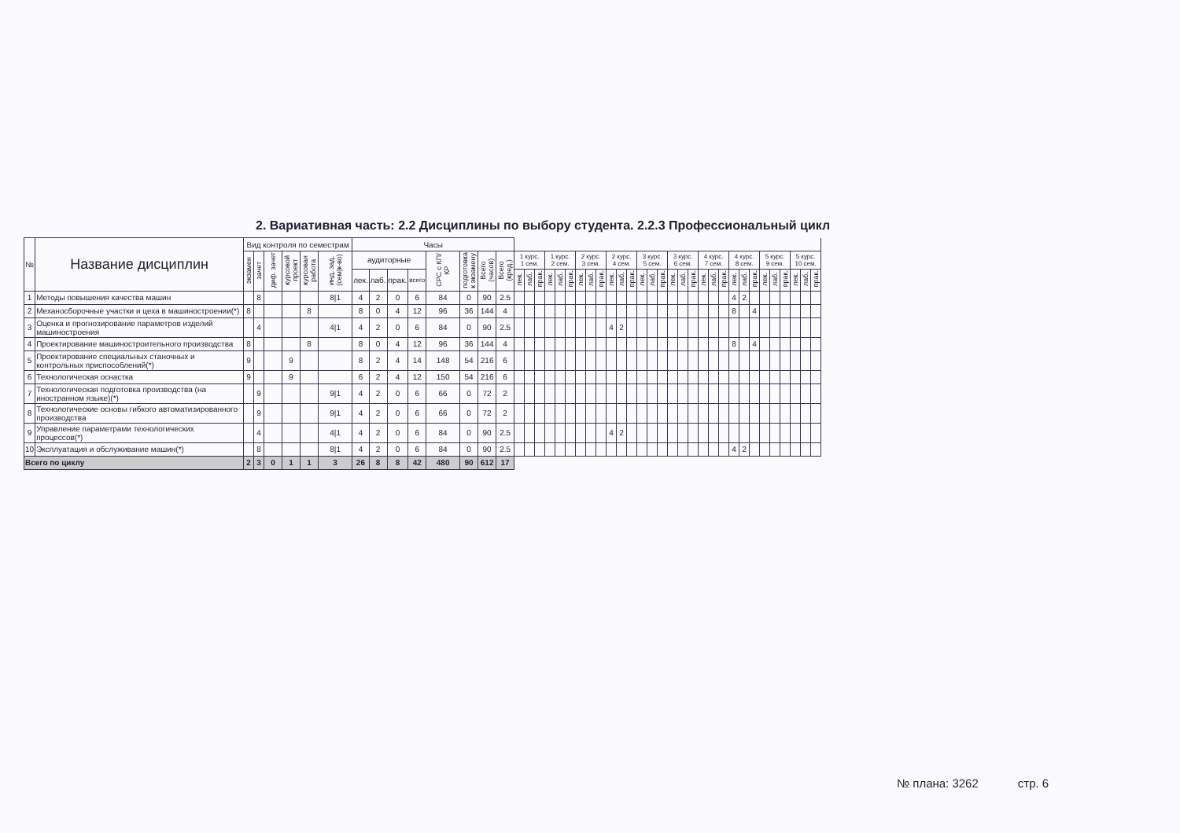2. Вариативная часть: 2.2 Дисциплины по выбору студента. 2.2.3 Профессиональный цикл
| № | Название дисциплин | Вид контроля по семестрам | | | | | | Часы | | | | | | | | | | | | | | | | | | | | | | | | | | | | | | | | | | | | | |
| --- | --- | --- | --- | --- | --- | --- | --- | --- | --- | --- | --- | --- | --- | --- | --- | --- | --- | --- | --- | --- | --- | --- | --- | --- | --- | --- | --- | --- | --- | --- | --- | --- | --- | --- | --- | --- | --- | --- | --- | --- | --- | --- | --- | --- | --- |
| | | экзамен | зачет | диф. зачет | курсовой проект | курсовая работа | инд. зад. (сем/к-во) | аудиторные | | | | СРС с КП/КР | подготовка к экзамену | Всего (часов) | Всего (кред.) | 1 курс. 1 сем. | | | 1 курс. 2 сем. | | | 2 курс. 3 сем. | | | 2 курс. 4 сем. | | | 3 курс. 5 сем. | | | 3 курс. 6 сем. | | | 4 курс. 7 сем. | | | 4 курс. 8 сем. | | | 5 курс. 9 сем. | | | 5 курс. 10 сем. | | |
| | | | | | | | | лек. | лаб. | прак. | всего | | | | | лек. | лаб. | прак. | лек. | лаб. | прак. | лек. | лаб. | прак. | лек. | лаб. | прак. | лек. | лаб. | прак. | лек. | лаб. | прак. | лек. | лаб. | прак. | лек. | лаб. | прак. | лек. | лаб. | прак. | лек. | лаб. | прак. |
| 1 | Методы повышения качества машин | | 8 | | | | 8/1 | 4 | 2 | 0 | 6 | 84 | 0 | 90 | 2.5 | | | | | | | | | | | | | | | | | | | | | | 4 | 2 | | | | | | | |
| 2 | Механосборочные участки и цеха в машиностроении(*) | 8 | | | | 8 | | 8 | 0 | 4 | 12 | 96 | 36 | 144 | 4 | | | | | | | | | | | | | | | | | | | | | | 8 | | 4 | | | | | | |
| 3 | Оценка и прогнозирование параметров изделий машиностроения | | 4 | | | | 4/1 | 4 | 2 | 0 | 6 | 84 | 0 | 90 | 2.5 | | | | | | | | | | 4 | 2 | | | | | | | | | | | | | | | | | | | |
| 4 | Проектирование машиностроительного производства | 8 | | | | 8 | | 8 | 0 | 4 | 12 | 96 | 36 | 144 | 4 | | | | | | | | | | | | | | | | | | | | | | 8 | | 4 | | | | | | |
| 5 | Проектирование специальных станочных и контрольных приспособлений(*) | 9 | | | 9 | | | 8 | 2 | 4 | 14 | 148 | 54 | 216 | 6 | | | | | | | | | | | | | | | | | | | | | | | | | | | | | | |
| 6 | Технологическая оснастка | 9 | | | 9 | | | 6 | 2 | 4 | 12 | 150 | 54 | 216 | 6 | | | | | | | | | | | | | | | | | | | | | | | | | | | | | | |
| 7 | Технологическая подготовка производства (на иностранном языке)(*) | | 9 | | | | 9/1 | 4 | 2 | 0 | 6 | 66 | 0 | 72 | 2 | | | | | | | | | | | | | | | | | | | | | | | | | | | | | | |
| 8 | Технологические основы гибкого автоматизированного производства | | 9 | | | | 9/1 | 4 | 2 | 0 | 6 | 66 | 0 | 72 | 2 | | | | | | | | | | | | | | | | | | | | | | | | | | | | | | |
| 9 | Управление параметрами технологических процессов(*) | | 4 | | | | 4/1 | 4 | 2 | 0 | 6 | 84 | 0 | 90 | 2.5 | | | | | | | | | | 4 | 2 | | | | | | | | | | | | | | | | | | | |
| 10 | Эксплуатация и обслуживание машин(*) | | 8 | | | | 8/1 | 4 | 2 | 0 | 6 | 84 | 0 | 90 | 2.5 | | | | | | | | | | | | | | | | | | | | | | 4 | 2 | | | | | | | |
| Всего по циклу | | 2 | 3 | 0 | 1 | 1 | 3 | 26 | 8 | 8 | 42 | 480 | 90 | 612 | 17 | | | | | | | | | | | | | | | | | | | | | | | | | | | | | | |
№ плана: 3262 стр. 6